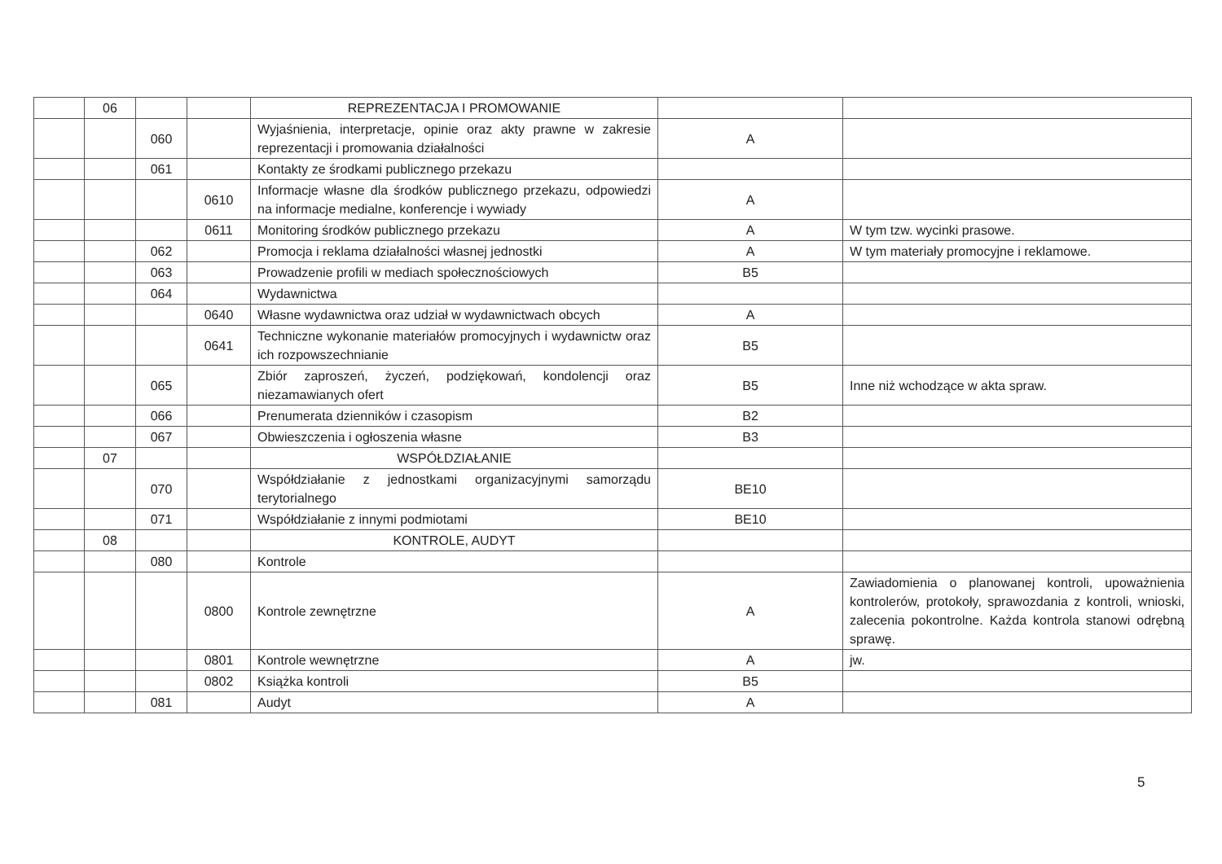| | 06 | | | REPREZENTACJA I PROMOWANIE | | |
| | | 060 | | Wyjaśnienia, interpretacje, opinie oraz akty prawne w zakresie reprezentacji i promowania działalności | A | |
| | | 061 | | Kontakty ze środkami publicznego przekazu | | |
| | | | 0610 | Informacje własne dla środków publicznego przekazu, odpowiedzi na informacje medialne, konferencje i wywiady | A | |
| | | | 0611 | Monitoring środków publicznego przekazu | A | W tym tzw. wycinki prasowe. |
| | | 062 | | Promocja i reklama działalności własnej jednostki | A | W tym materiały promocyjne i reklamowe. |
| | | 063 | | Prowadzenie profili w mediach społecznościowych | B5 | |
| | | 064 | | Wydawnictwa | | |
| | | | 0640 | Własne wydawnictwa oraz udział w wydawnictwach obcych | A | |
| | | | 0641 | Techniczne wykonanie materiałów promocyjnych i wydawnictw oraz ich rozpowszechnianie | B5 | |
| | | 065 | | Zbiór zaproszeń, życzeń, podziękowań, kondolencji oraz niezamawianych ofert | B5 | Inne niż wchodzące w akta spraw. |
| | | 066 | | Prenumerata dzienników i czasopism | B2 | |
| | | 067 | | Obwieszczenia i ogłoszenia własne | B3 | |
| | 07 | | | WSPÓŁDZIAŁANIE | | |
| | | 070 | | Współdziałanie z jednostkami organizacyjnymi samorządu terytorialnego | BE10 | |
| | | 071 | | Współdziałanie z innymi podmiotami | BE10 | |
| | 08 | | | KONTROLE, AUDYT | | |
| | | 080 | | Kontrole | | |
| | | | 0800 | Kontrole zewnętrzne | A | Zawiadomienia o planowanej kontroli, upoważnienia kontrolerów, protokoły, sprawozdania z kontroli, wnioski, zalecenia pokontrolne. Każda kontrola stanowi odrębną sprawę. |
| | | | 0801 | Kontrole wewnętrzne | A | jw. |
| | | | 0802 | Książka kontroli | B5 | |
| | | 081 | | Audyt | A | |
5